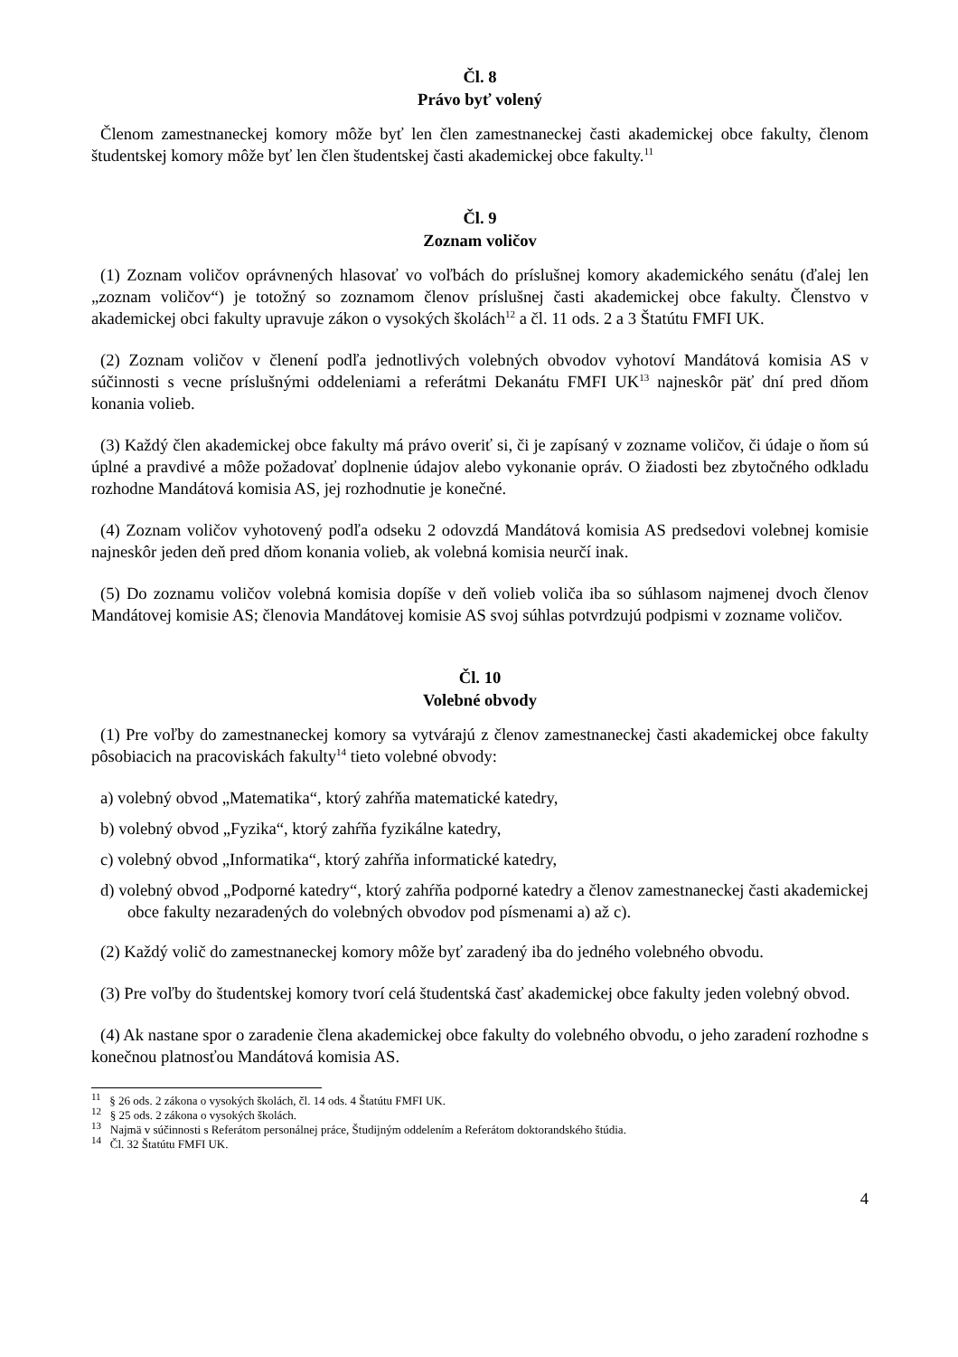Čl. 8
Právo byť volený
Členom zamestnaneckej komory môže byť len člen zamestnaneckej časti akademickej obce fakulty, členom študentskej komory môže byť len člen študentskej časti akademickej obce fakulty.<sup>11</sup>
Čl. 9
Zoznam voličov
(1) Zoznam voličov oprávnených hlasovať vo voľbách do príslušnej komory akademického senátu (ďalej len „zoznam voličov“) je totožný so zoznamom členov príslušnej časti akademickej obce fakulty. Členstvo v akademickej obci fakulty upravuje zákon o vysokých školách<sup>12</sup> a čl. 11 ods. 2 a 3 Štatútu FMFI UK.
(2) Zoznam voličov v členení podľa jednotlivých volebných obvodov vyhotoví Mandátová komisia AS v súčinnosti s vecne príslušnými oddeleniami a referátmi Dekanátu FMFI UK<sup>13</sup> najneskôr päť dní pred dňom konania volieb.
(3) Každý člen akademickej obce fakulty má právo overiť si, či je zapísaný v zozname voličov, či údaje o ňom sú úplné a pravdivé a môže požadovať doplnenie údajov alebo vykonanie opráv. O žiadosti bez zbytočného odkladu rozhodne Mandátová komisia AS, jej rozhodnutie je konečné.
(4) Zoznam voličov vyhotovený podľa odseku 2 odovzdá Mandátová komisia AS predsedovi volebnej komisie najneskôr jeden deň pred dňom konania volieb, ak volebná komisia neurčí inak.
(5) Do zoznamu voličov volebná komisia dopíše v deň volieb voliča iba so súhlasom najmenej dvoch členov Mandátovej komisie AS; členovia Mandátovej komisie AS svoj súhlas potvrdzujú podpismi v zozname voličov.
Čl. 10
Volebné obvody
(1) Pre voľby do zamestnaneckej komory sa vytvárajú z členov zamestnaneckej časti akademickej obce fakulty pôsobiacich na pracoviskách fakulty<sup>14</sup> tieto volebné obvody:
a) volebný obvod „Matematika“, ktorý zahŕňa matematické katedry,
b) volebný obvod „Fyzika“, ktorý zahŕňa fyzikálne katedry,
c) volebný obvod „Informatika“, ktorý zahŕňa informatické katedry,
d) volebný obvod „Podporné katedry“, ktorý zahŕňa podporné katedry a členov zamestnaneckej časti akademickej obce fakulty nezaradených do volebných obvodov pod písmenami a) až c).
(2) Každý volič do zamestnaneckej komory môže byť zaradený iba do jedného volebného obvodu.
(3) Pre voľby do študentskej komory tvorí celá študentská časť akademickej obce fakulty jeden volebný obvod.
(4) Ak nastane spor o zaradenie člena akademickej obce fakulty do volebného obvodu, o jeho zaradení rozhodne s konečnou platnosťou Mandátová komisia AS.
<sup>11</sup> § 26 ods. 2 zákona o vysokých školách, čl. 14 ods. 4 Štatútu FMFI UK.
<sup>12</sup> § 25 ods. 2 zákona o vysokých školách.
<sup>13</sup> Najmä v súčinnosti s Referátom personálnej práce, Študijným oddelením a Referátom doktorandského štúdia.
<sup>14</sup> Čl. 32 Štatútu FMFI UK.
4